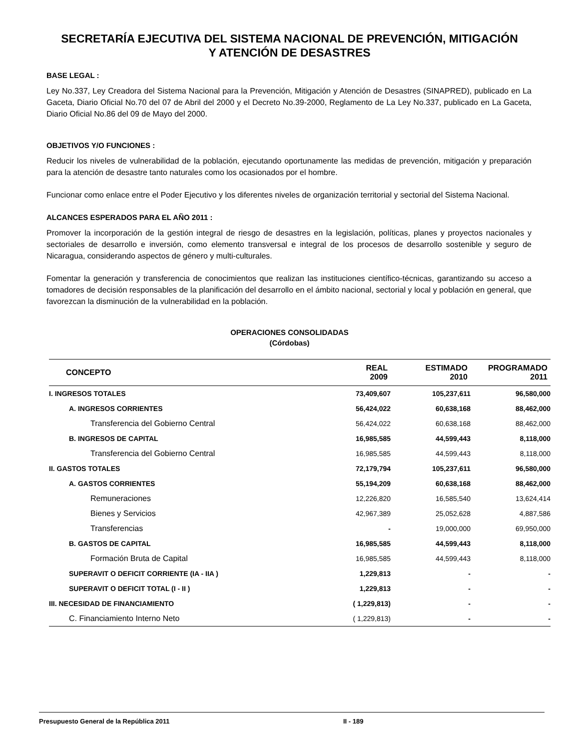SECRETARÍA EJECUTIVA DEL SISTEMA NACIONAL DE PREVENCIÓN, MITIGACIÓN
Y ATENCIÓN DE DESASTRES
BASE LEGAL :
Ley No.337, Ley Creadora del Sistema Nacional para la Prevención, Mitigación y Atención de Desastres (SINAPRED), publicado en La Gaceta, Diario Oficial No.70 del 07 de Abril del 2000 y el Decreto No.39-2000, Reglamento de La Ley No.337, publicado en La Gaceta, Diario Oficial No.86 del 09 de Mayo del 2000.
OBJETIVOS Y/O FUNCIONES :
Reducir los niveles de vulnerabilidad de la población, ejecutando oportunamente las medidas de prevención, mitigación y preparación para la atención de desastre tanto naturales como los ocasionados por el hombre.
Funcionar como enlace entre el Poder Ejecutivo y los diferentes niveles de organización territorial y sectorial del Sistema Nacional.
ALCANCES ESPERADOS PARA EL AÑO 2011 :
Promover la incorporación de la gestión integral de riesgo de desastres en la legislación, políticas, planes y proyectos nacionales y sectoriales de desarrollo e inversión, como elemento transversal e integral de los procesos de desarrollo sostenible y seguro de Nicaragua, considerando aspectos de género y multi-culturales.
Fomentar la generación y transferencia de conocimientos que realizan las instituciones científico-técnicas, garantizando su acceso a tomadores de decisión responsables de la planificación del desarrollo en el ámbito nacional, sectorial y local y población en general, que favorezcan la disminución de la vulnerabilidad en la población.
OPERACIONES CONSOLIDADAS
(Córdobas)
| CONCEPTO | REAL 2009 | ESTIMADO 2010 | PROGRAMADO 2011 |
| --- | --- | --- | --- |
| I. INGRESOS TOTALES | 73,409,607 | 105,237,611 | 96,580,000 |
| A. INGRESOS CORRIENTES | 56,424,022 | 60,638,168 | 88,462,000 |
| Transferencia del Gobierno Central | 56,424,022 | 60,638,168 | 88,462,000 |
| B. INGRESOS DE CAPITAL | 16,985,585 | 44,599,443 | 8,118,000 |
| Transferencia del Gobierno Central | 16,985,585 | 44,599,443 | 8,118,000 |
| II. GASTOS TOTALES | 72,179,794 | 105,237,611 | 96,580,000 |
| A. GASTOS CORRIENTES | 55,194,209 | 60,638,168 | 88,462,000 |
| Remuneraciones | 12,226,820 | 16,585,540 | 13,624,414 |
| Bienes y Servicios | 42,967,389 | 25,052,628 | 4,887,586 |
| Transferencias | - | 19,000,000 | 69,950,000 |
| B. GASTOS DE CAPITAL | 16,985,585 | 44,599,443 | 8,118,000 |
| Formación Bruta de Capital | 16,985,585 | 44,599,443 | 8,118,000 |
| SUPERAVIT O DEFICIT CORRIENTE (IA - IIA ) | 1,229,813 | - | - |
| SUPERAVIT O DEFICIT TOTAL (I - II ) | 1,229,813 | - | - |
| III. NECESIDAD DE FINANCIAMIENTO | ( 1,229,813) | - | - |
| C. Financiamiento Interno Neto | ( 1,229,813) | - | - |
Presupuesto General de la República 2011 II - 189